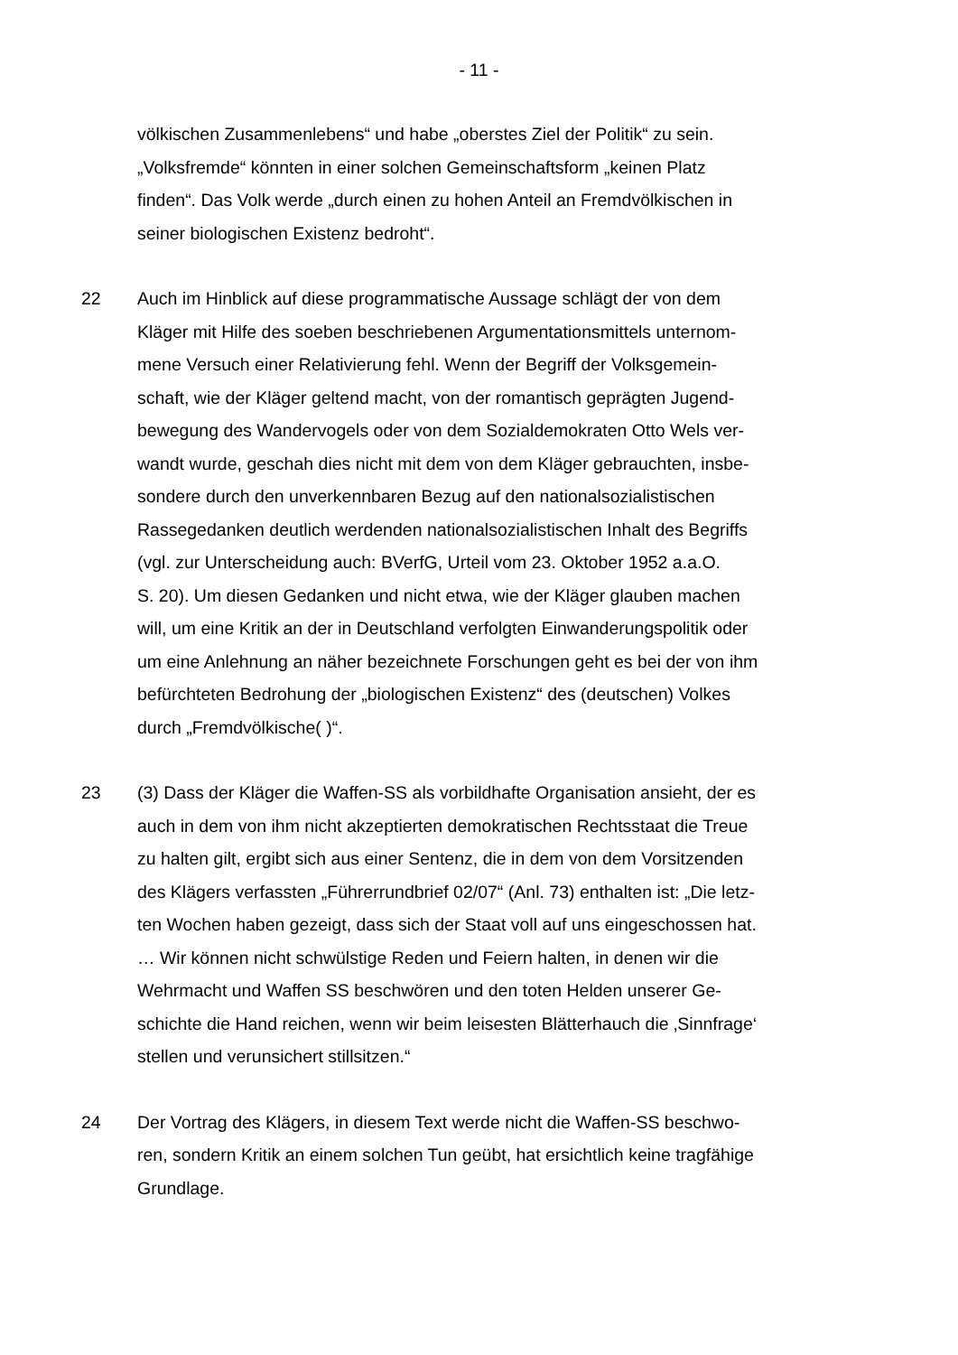- 11 -
völkischen Zusammenlebens“ und habe „oberstes Ziel der Politik“ zu sein.
„Volksfremde“ könnten in einer solchen Gemeinschaftsform „keinen Platz
finden“. Das Volk werde „durch einen zu hohen Anteil an Fremdvölkischen in
seiner biologischen Existenz bedroht“.
22 Auch im Hinblick auf diese programmatische Aussage schlägt der von dem
Kläger mit Hilfe des soeben beschriebenen Argumentationsmittels unternom-
mene Versuch einer Relativierung fehl. Wenn der Begriff der Volksgemein-
schaft, wie der Kläger geltend macht, von der romantisch geprägten Jugend-
bewegung des Wandervogels oder von dem Sozialdemokraten Otto Wels ver-
wandt wurde, geschah dies nicht mit dem von dem Kläger gebrauchten, insbe-
sondere durch den unverkennbaren Bezug auf den nationalsozialistischen
Rassegedanken deutlich werdenden nationalsozialistischen Inhalt des Begriffs
(vgl. zur Unterscheidung auch: BVerfG, Urteil vom 23. Oktober 1952 a.a.O.
S. 20). Um diesen Gedanken und nicht etwa, wie der Kläger glauben machen
will, um eine Kritik an der in Deutschland verfolgten Einwanderungspolitik oder
um eine Anlehnung an näher bezeichnete Forschungen geht es bei der von ihm
befürchteten Bedrohung der „biologischen Existenz“ des (deutschen) Volkes
durch „Fremdvölkische( )“.
23 (3) Dass der Kläger die Waffen-SS als vorbildhafte Organisation ansieht, der es
auch in dem von ihm nicht akzeptierten demokratischen Rechtsstaat die Treue
zu halten gilt, ergibt sich aus einer Sentenz, die in dem von dem Vorsitzenden
des Klägers verfassten „Führerrundbrief 02/07“ (Anl. 73) enthalten ist: „Die letz-
ten Wochen haben gezeigt, dass sich der Staat voll auf uns eingeschossen hat.
… Wir können nicht schwülstige Reden und Feiern halten, in denen wir die
Wehrmacht und Waffen SS beschwören und den toten Helden unserer Ge-
schichte die Hand reichen, wenn wir beim leisesten Blätterhauch die ‚Sinnfrage‘
stellen und verunsichert stillsitzen.“
24 Der Vortrag des Klägers, in diesem Text werde nicht die Waffen-SS beschwo-
ren, sondern Kritik an einem solchen Tun geübt, hat ersichtlich keine tragfähige
Grundlage.